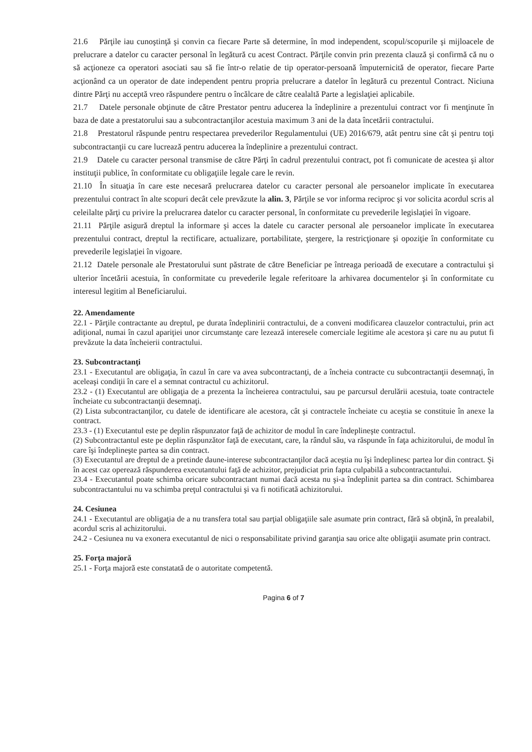21.6 Părţile iau cunoştinţă şi convin ca fiecare Parte să determine, în mod independent, scopul/scopurile şi mijloacele de prelucrare a datelor cu caracter personal în legătură cu acest Contract. Părţile convin prin prezenta clauză şi confirmă că nu o să acţioneze ca operatori asociati sau să fie într-o relatie de tip operator-persoană împuternicită de operator, fiecare Parte acţionând ca un operator de date independent pentru propria prelucrare a datelor în legătură cu prezentul Contract. Niciuna dintre Părţi nu acceptă vreo răspundere pentru o încălcare de către cealaltă Parte a legislaţiei aplicabile.
21.7 Datele personale obţinute de către Prestator pentru aducerea la îndeplinire a prezentului contract vor fi menţinute în baza de date a prestatorului sau a subcontractanţilor acestuia maximum 3 ani de la data încetării contractului.
21.8 Prestatorul răspunde pentru respectarea prevederilor Regulamentului (UE) 2016/679, atât pentru sine cât şi pentru toţi subcontractanţii cu care lucrează pentru aducerea la îndeplinire a prezentului contract.
21.9 Datele cu caracter personal transmise de către Părţi în cadrul prezentului contract, pot fi comunicate de acestea şi altor instituţii publice, în conformitate cu obligaţiile legale care le revin.
21.10 În situaţia în care este necesară prelucrarea datelor cu caracter personal ale persoanelor implicate în executarea prezentului contract în alte scopuri decât cele prevăzute la alin. 3, Părţile se vor informa reciproc şi vor solicita acordul scris al celeilalte părţi cu privire la prelucrarea datelor cu caracter personal, în conformitate cu prevederile legislaţiei în vigoare.
21.11 Părţile asigură dreptul la informare şi acces la datele cu caracter personal ale persoanelor implicate în executarea prezentului contract, dreptul la rectificare, actualizare, portabilitate, ştergere, la restricţionare şi opoziţie în conformitate cu prevederile legislaţiei în vigoare.
21.12 Datele personale ale Prestatorului sunt păstrate de către Beneficiar pe întreaga perioadă de executare a contractului şi ulterior încetării acestuia, în conformitate cu prevederile legale referitoare la arhivarea documentelor şi în conformitate cu interesul legitim al Beneficiarului.
22. Amendamente
22.1 - Părţile contractante au dreptul, pe durata îndeplinirii contractului, de a conveni modificarea clauzelor contractului, prin act adiţional, numai în cazul apariţiei unor circumstanţe care lezează interesele comerciale legitime ale acestora şi care nu au putut fi prevăzute la data încheierii contractului.
23. Subcontractanţi
23.1 - Executantul are obligaţia, în cazul în care va avea subcontractanţi, de a încheia contracte cu subcontractanţii desemnaţi, în aceleaşi condiţii în care el a semnat contractul cu achizitorul.
23.2 - (1) Executantul are obligaţia de a prezenta la încheierea contractului, sau pe parcursul derulării acestuia, toate contractele încheiate cu subcontractanţii desemnaţi.
(2) Lista subcontractanţilor, cu datele de identificare ale acestora, cât şi contractele încheiate cu aceştia se constituie în anexe la contract.
23.3 - (1) Executantul este pe deplin răspunzator faţă de achizitor de modul în care îndeplineşte contractul.
(2) Subcontractantul este pe deplin răspunzător faţă de executant, care, la rândul său, va răspunde în faţa achizitorului, de modul în care îşi îndeplineşte partea sa din contract.
(3) Executantul are dreptul de a pretinde daune-interese subcontractanţilor dacă aceştia nu îşi îndeplinesc partea lor din contract. Şi în acest caz operează răspunderea executantului faţă de achizitor, prejudiciat prin fapta culpabilă a subcontractantului.
23.4 - Executantul poate schimba oricare subcontractant numai dacă acesta nu şi-a îndeplinit partea sa din contract. Schimbarea subcontractantului nu va schimba preţul contractului şi va fi notificată achizitorului.
24. Cesiunea
24.1 - Executantul are obligaţia de a nu transfera total sau parţial obligaţiile sale asumate prin contract, fără să obţină, în prealabil, acordul scris al achizitorului.
24.2 - Cesiunea nu va exonera executantul de nici o responsabilitate privind garanţia sau orice alte obligaţii asumate prin contract.
25. Forţa majoră
25.1 - Forţa majoră este constatată de o autoritate competentă.
Pagina 6 of 7